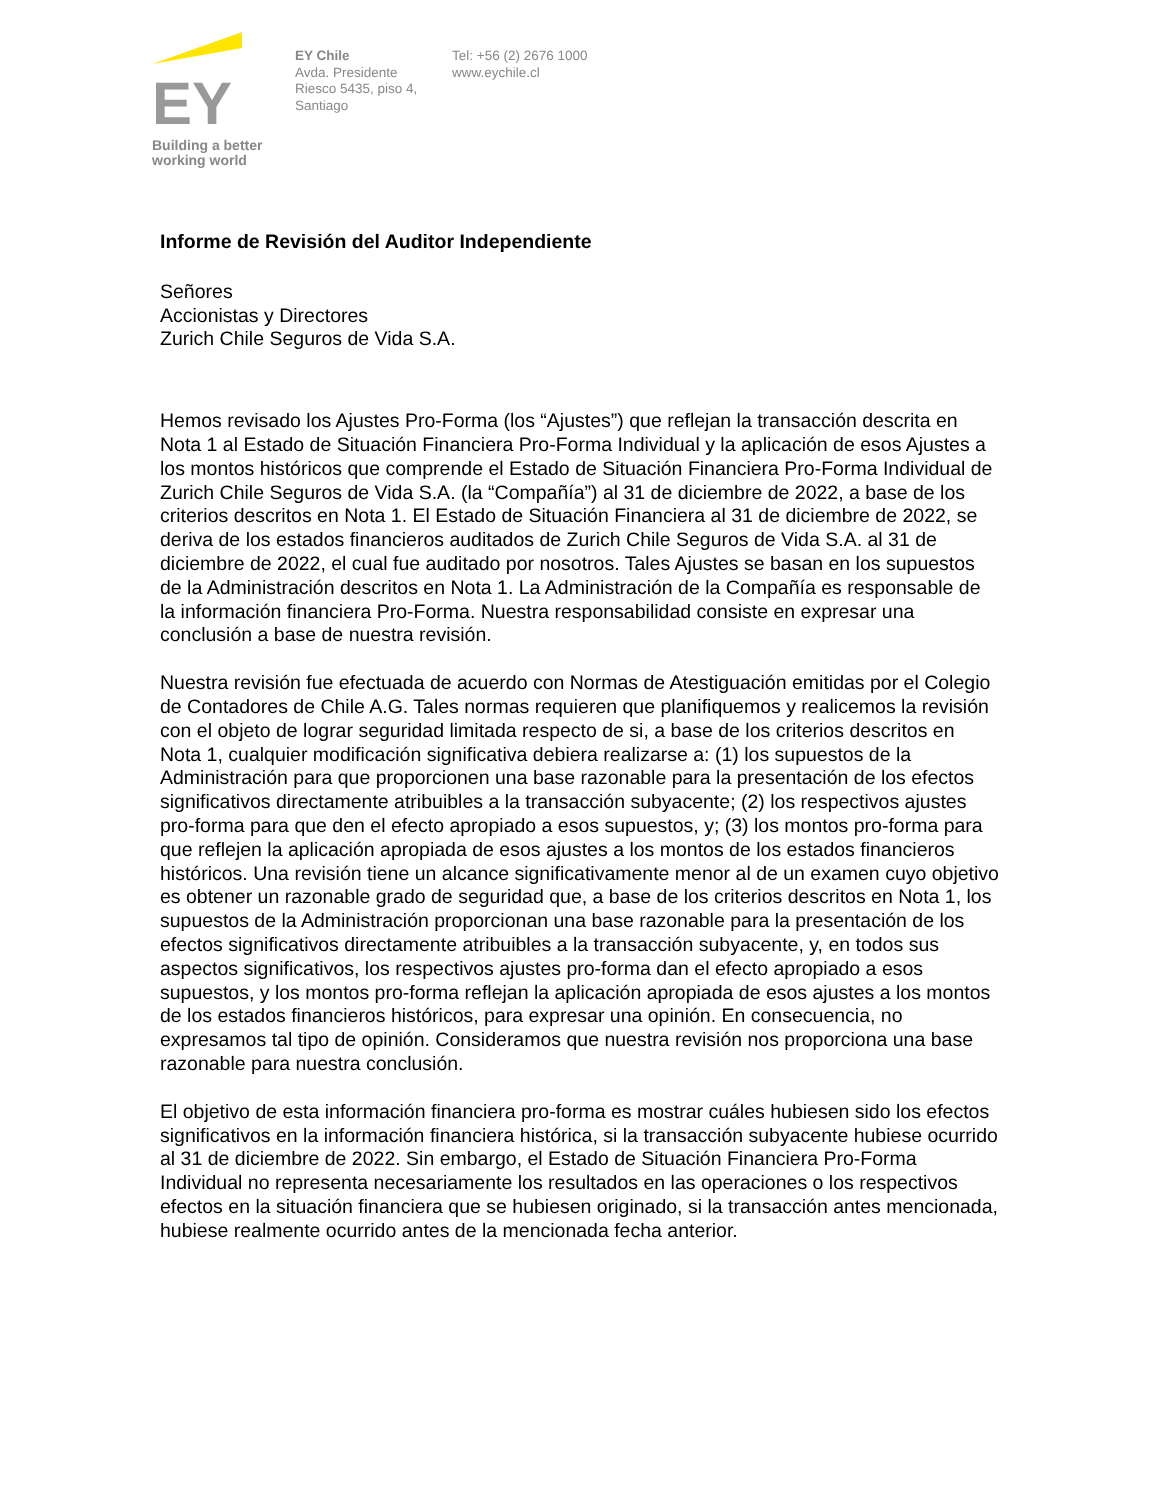EY
Building a better
working world
EY Chile
Avda. Presidente
Riesco 5435, piso 4,
Santiago
Tel: +56 (2) 2676 1000
www.eychile.cl
Informe de Revisión del Auditor Independiente
Señores
Accionistas y Directores
Zurich Chile Seguros de Vida S.A.
Hemos revisado los Ajustes Pro-Forma (los “Ajustes”) que reflejan la transacción descrita en Nota 1 al Estado de Situación Financiera Pro-Forma Individual y la aplicación de esos Ajustes a los montos históricos que comprende el Estado de Situación Financiera Pro-Forma Individual de Zurich Chile Seguros de Vida S.A. (la “Compañía”) al 31 de diciembre de 2022, a base de los criterios descritos en Nota 1. El Estado de Situación Financiera al 31 de diciembre de 2022, se deriva de los estados financieros auditados de Zurich Chile Seguros de Vida S.A. al 31 de diciembre de 2022, el cual fue auditado por nosotros. Tales Ajustes se basan en los supuestos de la Administración descritos en Nota 1. La Administración de la Compañía es responsable de la información financiera Pro-Forma. Nuestra responsabilidad consiste en expresar una conclusión a base de nuestra revisión.
Nuestra revisión fue efectuada de acuerdo con Normas de Atestiguación emitidas por el Colegio de Contadores de Chile A.G. Tales normas requieren que planifiquemos y realicemos la revisión con el objeto de lograr seguridad limitada respecto de si, a base de los criterios descritos en Nota 1, cualquier modificación significativa debiera realizarse a: (1) los supuestos de la Administración para que proporcionen una base razonable para la presentación de los efectos significativos directamente atribuibles a la transacción subyacente; (2) los respectivos ajustes pro-forma para que den el efecto apropiado a esos supuestos, y; (3) los montos pro-forma para que reflejen la aplicación apropiada de esos ajustes a los montos de los estados financieros históricos. Una revisión tiene un alcance significativamente menor al de un examen cuyo objetivo es obtener un razonable grado de seguridad que, a base de los criterios descritos en Nota 1, los supuestos de la Administración proporcionan una base razonable para la presentación de los efectos significativos directamente atribuibles a la transacción subyacente, y, en todos sus aspectos significativos, los respectivos ajustes pro-forma dan el efecto apropiado a esos supuestos, y los montos pro-forma reflejan la aplicación apropiada de esos ajustes a los montos de los estados financieros históricos, para expresar una opinión. En consecuencia, no expresamos tal tipo de opinión. Consideramos que nuestra revisión nos proporciona una base razonable para nuestra conclusión.
El objetivo de esta información financiera pro-forma es mostrar cuáles hubiesen sido los efectos significativos en la información financiera histórica, si la transacción subyacente hubiese ocurrido al 31 de diciembre de 2022. Sin embargo, el Estado de Situación Financiera Pro-Forma Individual no representa necesariamente los resultados en las operaciones o los respectivos efectos en la situación financiera que se hubiesen originado, si la transacción antes mencionada, hubiese realmente ocurrido antes de la mencionada fecha anterior.